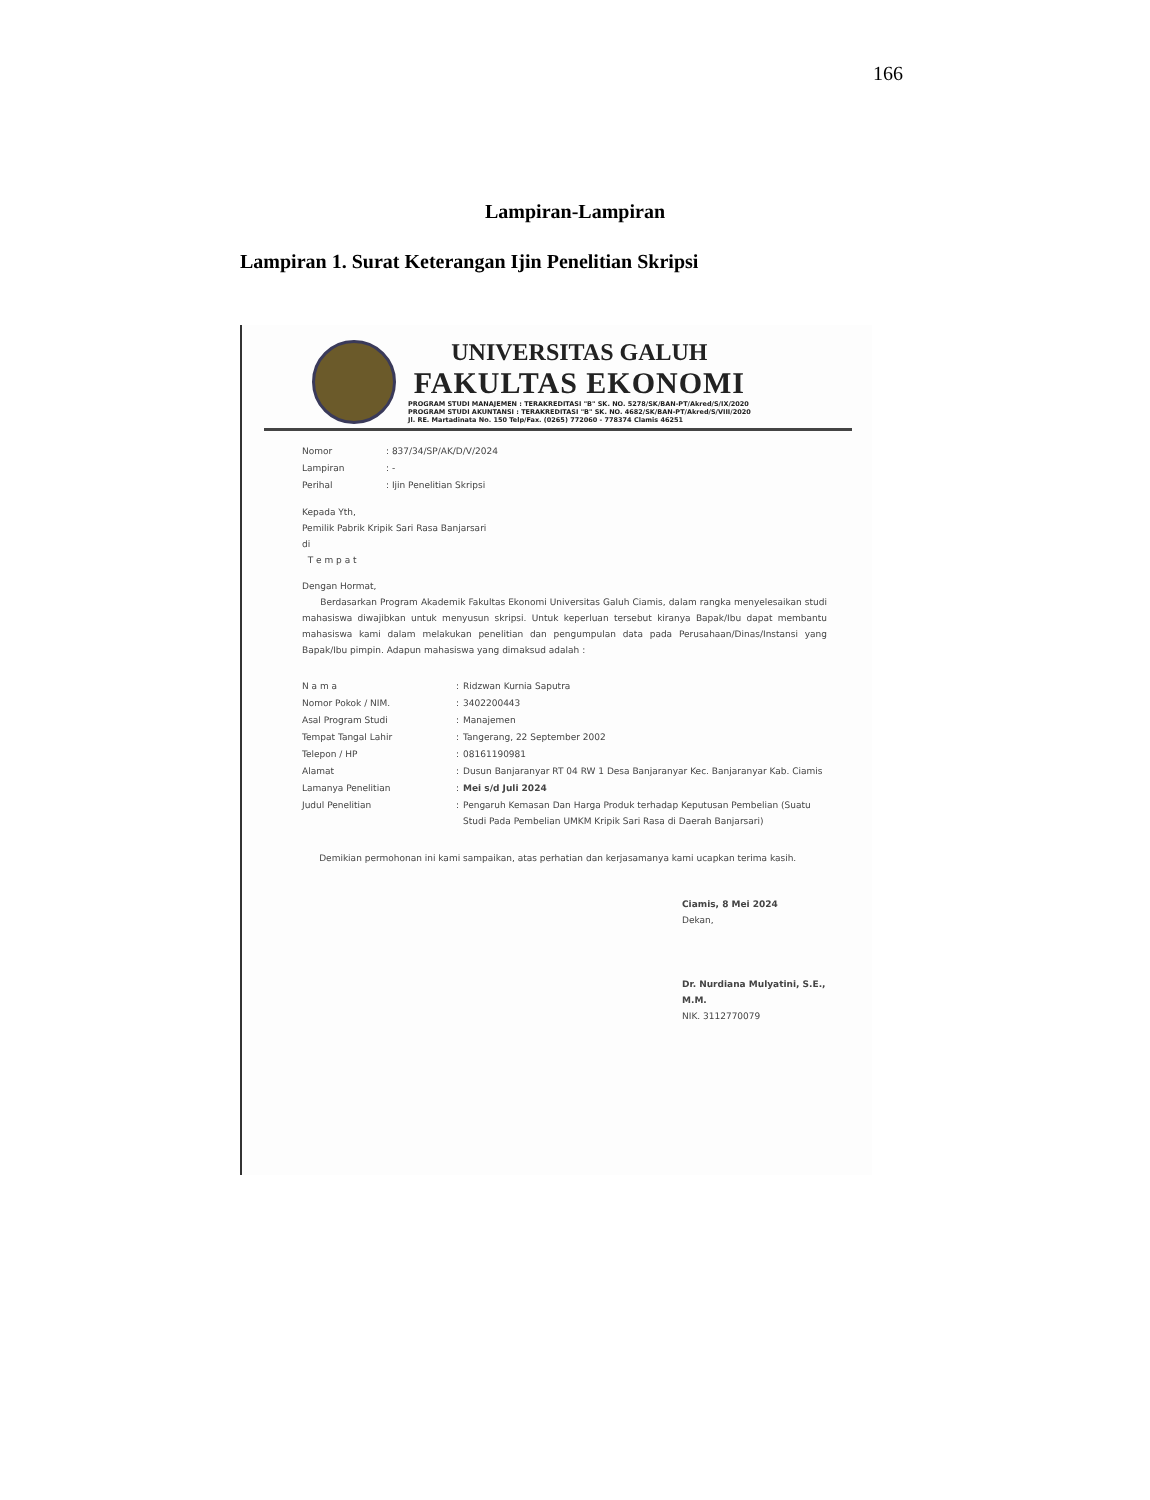166
Lampiran-Lampiran
Lampiran 1. Surat Keterangan Ijin Penelitian Skripsi
UNIVERSITAS GALUH
FAKULTAS EKONOMI
PROGRAM STUDI MANAJEMEN : TERAKREDITASI "B" SK. NO. 5278/SK/BAN-PT/Akred/S/IX/2020
PROGRAM STUDI AKUNTANSI : TERAKREDITASI "B" SK. NO. 4682/SK/BAN-PT/Akred/S/VIII/2020
Jl. RE. Martadinata No. 150 Telp/Fax. (0265) 772060 - 778374 Clamis 46251
| Nomor | : 837/34/SP/AK/D/V/2024 |
| Lampiran | : - |
| Perihal | : Ijin Penelitian Skripsi |
Kepada Yth,
Pemilik Pabrik Kripik Sari Rasa Banjarsari
di
T e m p a t
Dengan Hormat,
Berdasarkan Program Akademik Fakultas Ekonomi Universitas Galuh Ciamis, dalam rangka menyelesaikan studi mahasiswa diwajibkan untuk menyusun skripsi. Untuk keperluan tersebut kiranya Bapak/Ibu dapat membantu mahasiswa kami dalam melakukan penelitian dan pengumpulan data pada Perusahaan/Dinas/Instansi yang Bapak/Ibu pimpin. Adapun mahasiswa yang dimaksud adalah :
| N a m a | : | Ridzwan Kurnia Saputra |
| Nomor Pokok / NIM. | : | 3402200443 |
| Asal Program Studi | : | Manajemen |
| Tempat Tangal Lahir | : | Tangerang, 22 September 2002 |
| Telepon / HP | : | 08161190981 |
| Alamat | : | Dusun Banjaranyar RT 04 RW 1 Desa Banjaranyar Kec. Banjaranyar Kab. Ciamis |
| Lamanya Penelitian | : | Mei s/d Juli 2024 |
| Judul Penelitian | : | Pengaruh Kemasan Dan Harga Produk terhadap Keputusan Pembelian (Suatu Studi Pada Pembelian UMKM Kripik Sari Rasa di Daerah Banjarsari) |
Demikian permohonan ini kami sampaikan, atas perhatian dan kerjasamanya kami ucapkan terima kasih.
Ciamis, 8 Mei 2024
Dekan,
Dr. Nurdiana Mulyatini, S.E., M.M.
NIK. 3112770079